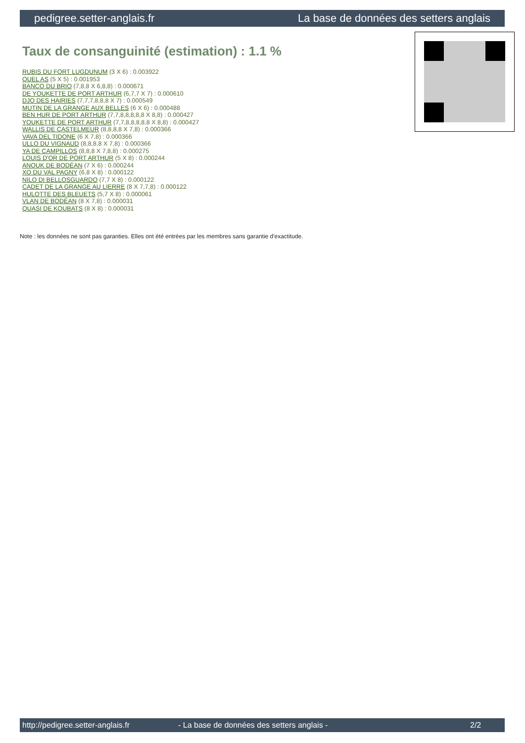pedigree.setter-anglais.fr La base de données des setters anglais
Taux de consanguinité (estimation) : 1.1 %
RUBIS DU FORT LUGDUNUM (3 X 6) : 0.003922
QUEL AS (5 X 5) : 0.001953
BANCO DU BRIO (7,8,8 X 6,8,8) : 0.000671
DE YOUKETTE DE PORT ARTHUR (6,7,7 X 7) : 0.000610
DJO DES HAIRIES (7,7,7,8,8,8 X 7) : 0.000549
MUTIN DE LA GRANGE AUX BELLES (6 X 6) : 0.000488
BEN HUR DE PORT ARTHUR (7,7,8,8,8,8,8 X 8,8) : 0.000427
YOUKETTE DE PORT ARTHUR (7,7,8,8,8,8,8 X 8,8) : 0.000427
WALLIS DE CASTELMEUR (8,8,8,8 X 7,8) : 0.000366
VAVA DEL TIDONE (6 X 7,8) : 0.000366
ULLO DU VIGNAUD (8,8,8,8 X 7,8) : 0.000366
YA DE CAMPILLOS (8,8,8 X 7,8,8) : 0.000275
LOUIS D'OR DE PORT ARTHUR (5 X 8) : 0.000244
ANOUK DE BODÉAN (7 X 6) : 0.000244
XO DU VAL PAGNY (6,8 X 8) : 0.000122
NILO DI BELLOSGUARDO (7,7 X 8) : 0.000122
CADET DE LA GRANGE AU LIERRE (8 X 7,7,8) : 0.000122
HULOTTE DES BLEUETS (5,7 X 8) : 0.000061
VLAN DE BODÉAN (8 X 7,8) : 0.000031
QUASI DE KOUBATS (8 X 8) : 0.000031
Note : les données ne sont pas garanties. Elles ont été entrées par les membres sans garantie d'exactitude.
http://pedigree.setter-anglais.fr - La base de données des setters anglais - 2/2